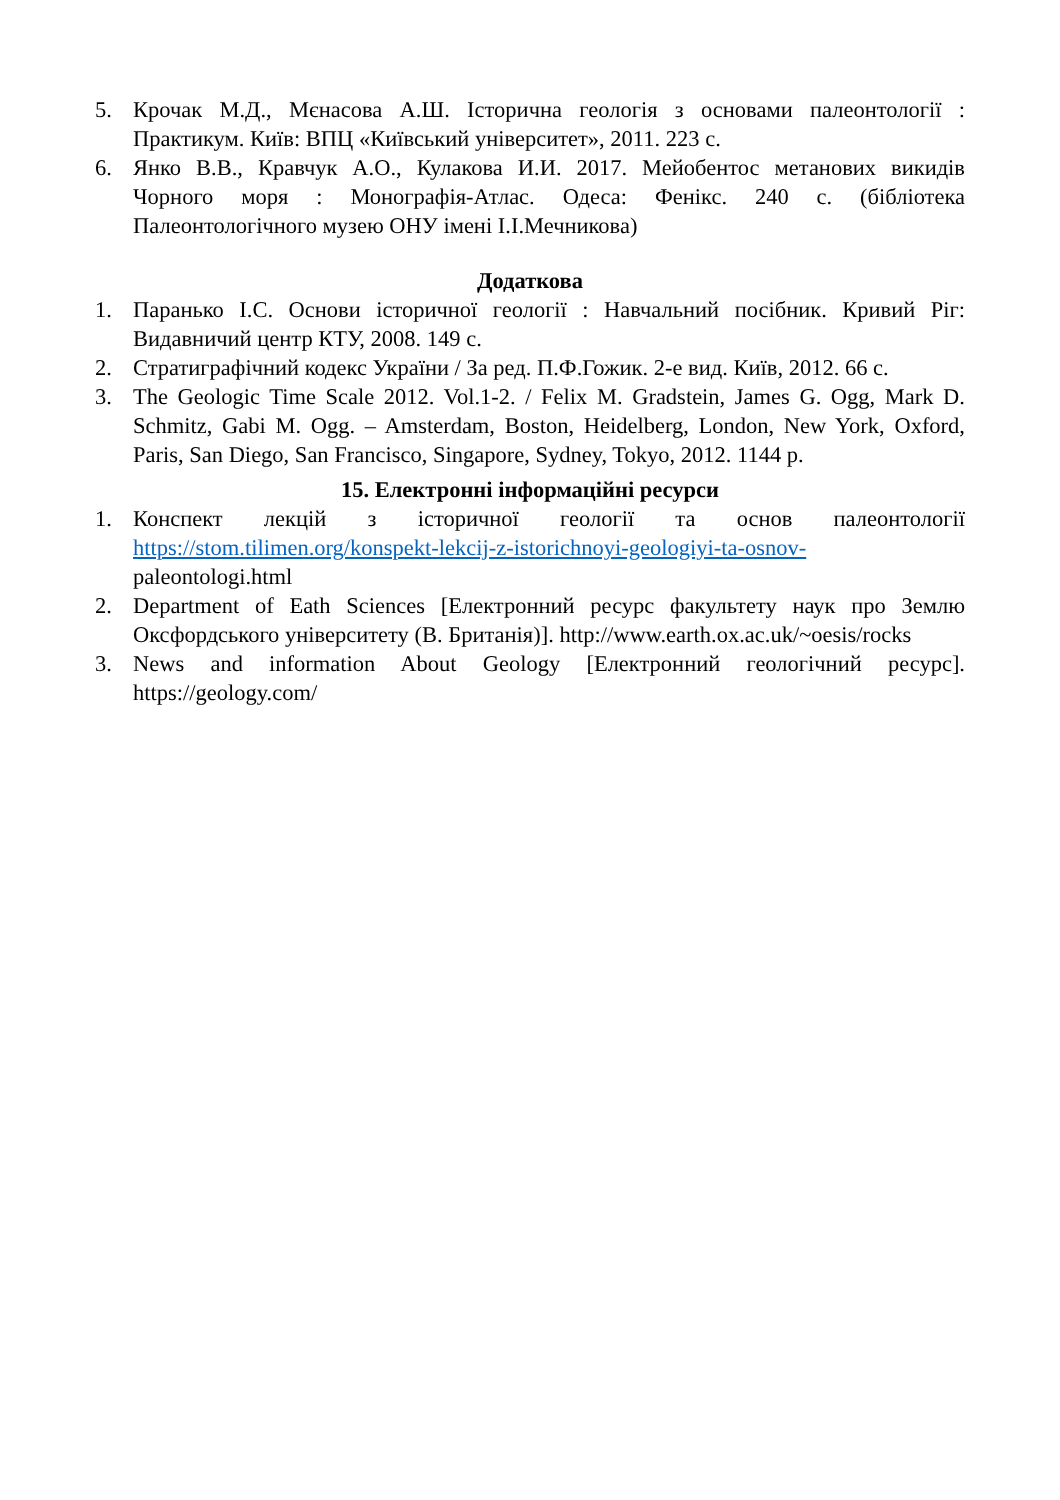5. Крочак М.Д., Мєнасова А.Ш. Історична геологія з основами палеонтології : Практикум. Київ: ВПЦ «Київський університет», 2011. 223 с.
6. Янко В.В., Кравчук А.О., Кулакова И.И. 2017. Мейобентос метанових викидів Чорного моря : Монографія-Атлас. Одеса: Фенікс. 240 с. (бібліотека Палеонтологічного музею ОНУ імені І.І.Мечникова)
Додаткова
1. Паранько І.С. Основи історичної геології : Навчальний посібник. Кривий Ріг: Видавничий центр КТУ, 2008. 149 с.
2. Стратиграфічний кодекс України / За ред. П.Ф.Гожик. 2-е вид. Київ, 2012. 66 с.
3. The Geologic Time Scale 2012. Vol.1-2. / Felix M. Gradstein, James G. Ogg, Mark D. Schmitz, Gabi M. Ogg. – Amsterdam, Boston, Heidelberg, London, New York, Oxford, Paris, San Diego, San Francisco, Singapore, Sydney, Tokyo, 2012. 1144 p.
15. Електронні інформаційні ресурси
1. Конспект лекцій з історичної геології та основ палеонтології https://stom.tilimen.org/konspekt-lekcij-z-istorichnoyi-geologiyi-ta-osnov- paleontologi.html
2. Department of Eath Sciences [Електронний ресурс факультету наук про Землю Оксфордського університету (В. Британія)]. http://www.earth.ox.ac.uk/~oesis/rocks
3. News and information About Geology [Електронний геологічний ресурс]. https://geology.com/